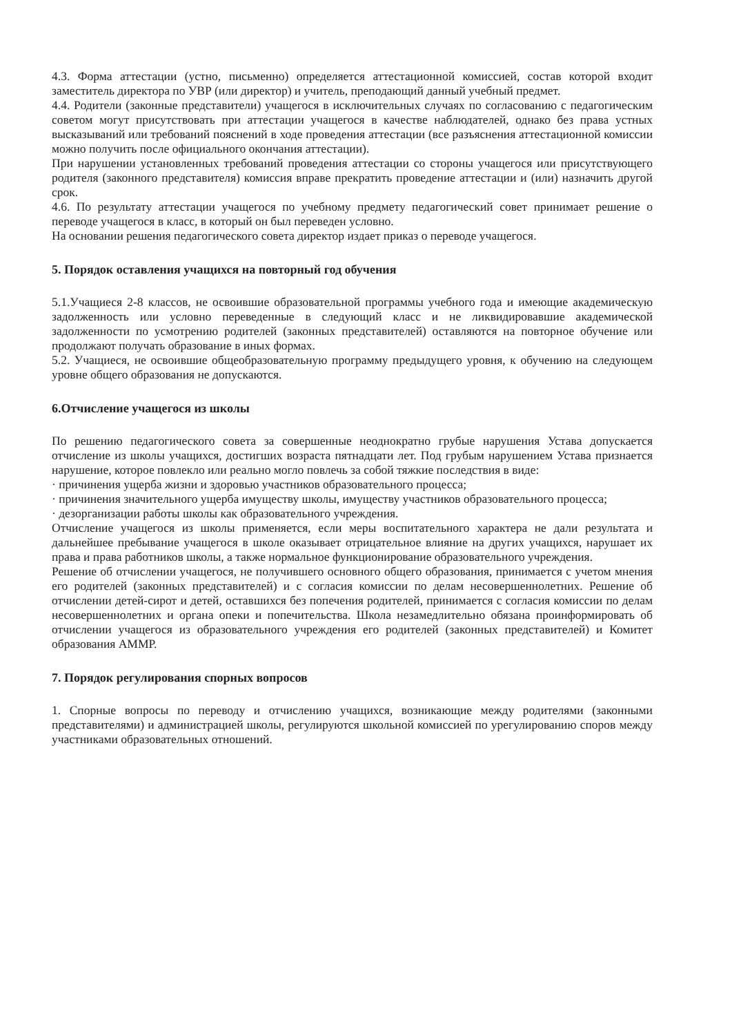4.3. Форма аттестации (устно, письменно) определяется аттестационной комиссией, состав которой входит заместитель директора по УВР (или директор) и учитель, преподающий данный учебный предмет.
4.4. Родители (законные представители) учащегося в исключительных случаях по согласованию с педагогическим советом могут присутствовать при аттестации учащегося в качестве наблюдателей, однако без права устных высказываний или требований пояснений в ходе проведения аттестации (все разъяснения аттестационной комиссии можно получить после официального окончания аттестации).
При нарушении установленных требований проведения аттестации со стороны учащегося или присутствующего родителя (законного представителя) комиссия вправе прекратить проведение аттестации и (или) назначить другой срок.
4.6. По результату аттестации учащегося по учебному предмету педагогический совет принимает решение о переводе учащегося в класс, в который он был переведен условно.
На основании решения педагогического совета директор издает приказ о переводе учащегося.
5. Порядок оставления учащихся на повторный год обучения
5.1.Учащиеся 2-8 классов, не освоившие образовательной программы учебного года и имеющие академическую задолженность или условно переведенные в следующий класс и не ликвидировавшие академической задолженности по усмотрению родителей (законных представителей) оставляются на повторное обучение или продолжают получать образование в иных формах.
5.2. Учащиеся, не освоившие общеобразовательную программу предыдущего уровня, к обучению на следующем уровне общего образования не допускаются.
6.Отчисление учащегося из школы
По решению педагогического совета за совершенные неоднократно грубые нарушения Устава допускается отчисление из школы учащихся, достигших возраста пятнадцати лет. Под грубым нарушением Устава признается нарушение, которое повлекло или реально могло повлечь за собой тяжкие последствия в виде:
· причинения ущерба жизни и здоровью участников образовательного процесса;
· причинения значительного ущерба имуществу школы, имуществу участников образовательного процесса;
· дезорганизации работы школы как образовательного учреждения.
Отчисление учащегося из школы применяется, если меры воспитательного характера не дали результата и дальнейшее пребывание учащегося в школе оказывает отрицательное влияние на других учащихся, нарушает их права и права работников школы, а также нормальное функционирование образовательного учреждения.
Решение об отчислении учащегося, не получившего основного общего образования, принимается с учетом мнения его родителей (законных представителей) и с согласия комиссии по делам несовершеннолетних. Решение об отчислении детей-сирот и детей, оставшихся без попечения родителей, принимается с согласия комиссии по делам несовершеннолетних и органа опеки и попечительства. Школа незамедлительно обязана проинформировать об отчислении учащегося из образовательного учреждения его родителей (законных представителей) и Комитет образования АММР.
7. Порядок регулирования спорных вопросов
1. Спорные вопросы по переводу и отчислению учащихся, возникающие между родителями (законными представителями) и администрацией школы, регулируются школьной комиссией по урегулированию споров между участниками образовательных отношений.